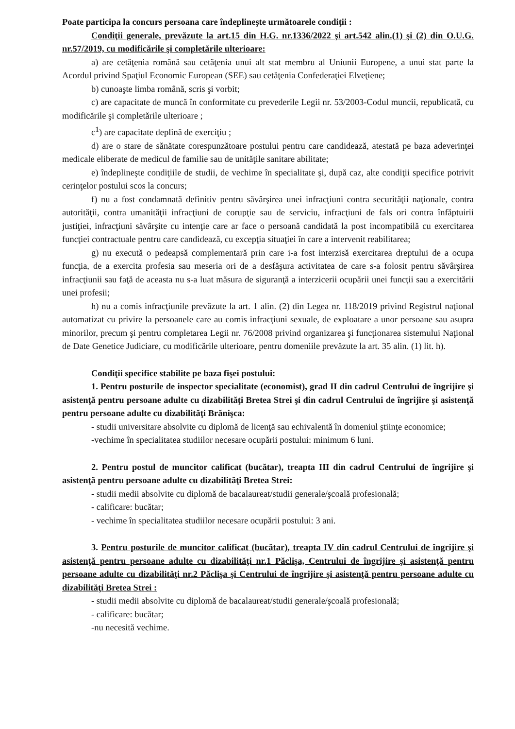Poate participa la concurs persoana care îndeplineşte următoarele condiţii :
Condiţii generale, prevăzute la art.15 din H.G. nr.1336/2022 şi art.542 alin.(1) şi (2) din O.U.G. nr.57/2019, cu modificările şi completările ulterioare:
a) are cetăţenia română sau cetăţenia unui alt stat membru al Uniunii Europene, a unui stat parte la Acordul privind Spaţiul Economic European (SEE) sau cetăţenia Confederaţiei Elveţiene;
b) cunoaşte limba română, scris şi vorbit;
c) are capacitate de muncă în conformitate cu prevederile Legii nr. 53/2003-Codul muncii, republicată, cu modificările şi completările ulterioare ;
c<sup>1</sup>) are capacitate deplină de exerciţiu ;
d) are o stare de sănătate corespunzătoare postului pentru care candidează, atestată pe baza adeverinţei medicale eliberate de medicul de familie sau de unităţile sanitare abilitate;
e) îndeplineşte condiţiile de studii, de vechime în specialitate şi, după caz, alte condiţii specifice potrivit cerinţelor postului scos la concurs;
f) nu a fost condamnată definitiv pentru săvârşirea unei infracţiuni contra securităţii naţionale, contra autorităţii, contra umanităţii infracţiuni de corupţie sau de serviciu, infracţiuni de fals ori contra înfăptuirii justiţiei, infracţiuni săvârşite cu intenţie care ar face o persoană candidată la post incompatibilă cu exercitarea funcţiei contractuale pentru care candidează, cu excepţia situaţiei în care a intervenit reabilitarea;
g) nu execută o pedeapsă complementară prin care i-a fost interzisă exercitarea dreptului de a ocupa funcţia, de a exercita profesia sau meseria ori de a desfăşura activitatea de care s-a folosit pentru săvârşirea infracţiunii sau faţă de aceasta nu s-a luat măsura de siguranţă a interzicerii ocupării unei funcţii sau a exercitării unei profesii;
h) nu a comis infracţiunile prevăzute la art. 1 alin. (2) din Legea nr. 118/2019 privind Registrul naţional automatizat cu privire la persoanele care au comis infracţiuni sexuale, de exploatare a unor persoane sau asupra minorilor, precum şi pentru completarea Legii nr. 76/2008 privind organizarea şi funcţionarea sistemului Naţional de Date Genetice Judiciare, cu modificările ulterioare, pentru domeniile prevăzute la art. 35 alin. (1) lit. h).
Condiţii specifice stabilite pe baza fişei postului:
1. Pentru posturile de inspector specialitate (economist), grad II din cadrul Centrului de îngrijire şi asistenţă pentru persoane adulte cu dizabilităţi Bretea Strei şi din cadrul Centrului de îngrijire şi asistenţă pentru persoane adulte cu dizabilităţi Brănişca:
- studii universitare absolvite cu diplomă de licenţă sau echivalentă în domeniul ştiinţe economice;
-vechime în specialitatea studiilor necesare ocupării postului: minimum 6 luni.
2. Pentru postul de muncitor calificat (bucătar), treapta III din cadrul Centrului de îngrijire şi asistenţă pentru persoane adulte cu dizabilităţi Bretea Strei:
- studii medii absolvite cu diplomă de bacalaureat/studii generale/şcoală profesională;
- calificare: bucătar;
- vechime în specialitatea studiilor necesare ocupării postului: 3 ani.
3. Pentru posturile de muncitor calificat (bucătar), treapta IV din cadrul Centrului de îngrijire şi asistenţă pentru persoane adulte cu dizabilităţi nr.1 Păclişa, Centrului de îngrijire şi asistenţă pentru persoane adulte cu dizabilităţi nr.2 Păclişa şi Centrului de îngrijire şi asistenţă pentru persoane adulte cu dizabilităţi Bretea Strei :
- studii medii absolvite cu diplomă de bacalaureat/studii generale/şcoală profesională;
- calificare: bucătar;
-nu necesită vechime.